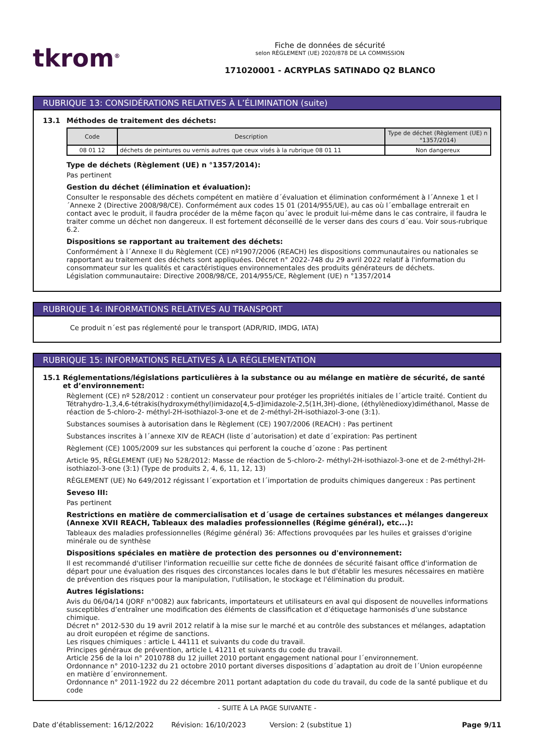tkrom<sup>®</sup>
Fiche de données de sécurité
selon RÈGLEMENT (UE) 2020/878 DE LA COMMISSION
171020001 - ACRYPLAS SATINADO Q2 BLANCO
RUBRIQUE 13: CONSIDÉRATIONS RELATIVES À L’ÉLIMINATION (suite)
13.1 Méthodes de traitement des déchets:
| Code | Description | Type de déchet (Règlement (UE) n °1357/2014) |
| --- | --- | --- |
| 08 01 12 | déchets de peintures ou vernis autres que ceux visés à la rubrique 08 01 11 | Non dangereux |
Type de déchets (Règlement (UE) n °1357/2014):
Pas pertinent
Gestion du déchet (élimination et évaluation):
Consulter le responsable des déchets compétent en matière d´évaluation et élimination conformément à l´Annexe 1 et l´Annexe 2 (Directive 2008/98/CE). Conformément aux codes 15 01 (2014/955/UE), au cas où l´emballage entrerait en contact avec le produit, il faudra procéder de la même façon qu´avec le produit lui-même dans le cas contraire, il faudra le traiter comme un déchet non dangereux. Il est fortement déconseillé de le verser dans des cours d´eau. Voir sous-rubrique 6.2.
Dispositions se rapportant au traitement des déchets:
Conformément à l´Annexe II du Règlement (CE) nº1907/2006 (REACH) les dispositions communautaires ou nationales se rapportant au traitement des déchets sont appliquées. Décret n° 2022-748 du 29 avril 2022 relatif à l'information du consommateur sur les qualités et caractéristiques environnementales des produits générateurs de déchets.
Législation communautaire: Directive 2008/98/CE, 2014/955/CE, Règlement (UE) n °1357/2014
RUBRIQUE 14: INFORMATIONS RELATIVES AU TRANSPORT
Ce produit n´est pas réglementé pour le transport (ADR/RID, IMDG, IATA)
RUBRIQUE 15: INFORMATIONS RELATIVES À LA RÉGLEMENTATION
15.1 Réglementations/législations particulières à la substance ou au mélange en matière de sécurité, de santé et d’environnement:
Règlement (CE) nº 528/2012 : contient un conservateur pour protéger les propriétés initiales de l´article traité. Contient du Tétrahydro-1,3,4,6-tétrakis(hydroxyméthyl)imidazo[4,5-d]imidazole-2,5(1H,3H)-dione, (éthylènedioxy)diméthanol, Masse de réaction de 5-chloro-2- méthyl-2H-isothiazol-3-one et de 2-méthyl-2H-isothiazol-3-one (3:1).
Substances soumises à autorisation dans le Règlement (CE) 1907/2006 (REACH) : Pas pertinent
Substances inscrites à l´annexe XIV de REACH (liste d´autorisation) et date d´expiration: Pas pertinent
Règlement (CE) 1005/2009 sur les substances qui perforent la couche d´ozone : Pas pertinent
Article 95, RÈGLEMENT (UE) No 528/2012: Masse de réaction de 5-chloro-2- méthyl-2H-isothiazol-3-one et de 2-méthyl-2H-isothiazol-3-one (3:1) (Type de produits 2, 4, 6, 11, 12, 13)
RÈGLEMENT (UE) No 649/2012 régissant l´exportation et l´importation de produits chimiques dangereux : Pas pertinent
Seveso III:
Pas pertinent
Restrictions en matière de commercialisation et d´usage de certaines substances et mélanges dangereux (Annexe XVII REACH, Tableaux des maladies professionnelles (Régime général), etc...):
Tableaux des maladies professionnelles (Régime général) 36: Affections provoquées par les huiles et graisses d'origine minérale ou de synthèse
Dispositions spéciales en matière de protection des personnes ou d'environnement:
Il est recommandé d'utiliser l'information recueillie sur cette fiche de données de sécurité faisant office d'information de départ pour une évaluation des risques des circonstances locales dans le but d'établir les mesures nécessaires en matière de prévention des risques pour la manipulation, l'utilisation, le stockage et l'élimination du produit.
Autres législations:
Avis du 06/04/14 (JORF n°0082) aux fabricants, importateurs et utilisateurs en aval qui disposent de nouvelles informations susceptibles d’entraîner une modification des éléments de classification et d’étiquetage harmonisés d’une substance chimique.
Décret n° 2012-530 du 19 avril 2012 relatif à la mise sur le marché et au contrôle des substances et mélanges, adaptation au droit européen et régime de sanctions.
Les risques chimiques : article L 44111 et suivants du code du travail.
Principes généraux de prévention, article L 41211 et suivants du code du travail.
Article 256 de la loi n° 2010788 du 12 juillet 2010 portant engagement national pour l´environnement.
Ordonnance n° 2010-1232 du 21 octobre 2010 portant diverses dispositions d´adaptation au droit de l´Union européenne en matière d´environnement.
Ordonnance n° 2011-1922 du 22 décembre 2011 portant adaptation du code du travail, du code de la santé publique et du code
- SUITE À LA PAGE SUIVANTE -
Date d’établissement: 16/12/2022 Révision: 16/10/2023 Version: 2 (substitue 1) Page 9/11